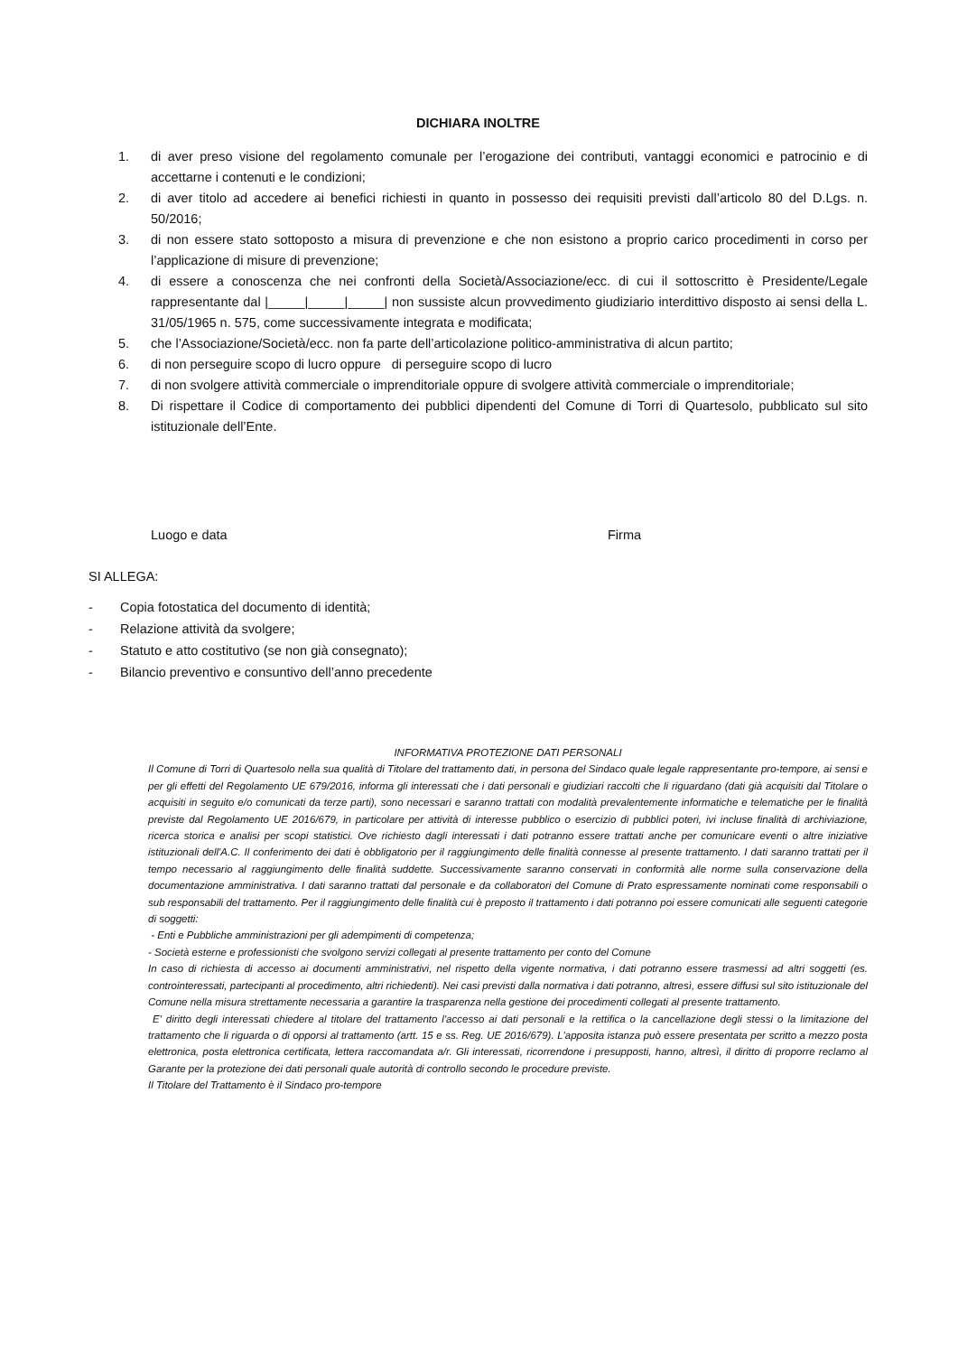DICHIARA INOLTRE
1. di aver preso visione del regolamento comunale per l’erogazione dei contributi, vantaggi economici e patrocinio e di accettarne i contenuti e le condizioni;
2. di aver titolo ad accedere ai benefici richiesti in quanto in possesso dei requisiti previsti dall’articolo 80 del D.Lgs. n. 50/2016;
3. di non essere stato sottoposto a misura di prevenzione e che non esistono a proprio carico procedimenti in corso per l’applicazione di misure di prevenzione;
4. di essere a conoscenza che nei confronti della Società/Associazione/ecc. di cui il sottoscritto è Presidente/Legale rappresentante dal |_____|_____|_____| non sussiste alcun provvedimento giudiziario interdittivo disposto ai sensi della L. 31/05/1965 n. 575, come successivamente integrata e modificata;
5. che l’Associazione/Società/ecc. non fa parte dell’articolazione politico-amministrativa di alcun partito;
6. di non perseguire scopo di lucro oppure di perseguire scopo di lucro
7. di non svolgere attività commerciale o imprenditoriale oppure di svolgere attività commerciale o imprenditoriale;
8. Di rispettare il Codice di comportamento dei pubblici dipendenti del Comune di Torri di Quartesolo, pubblicato sul sito istituzionale dell’Ente.
Luogo e data Firma
SI ALLEGA:
- Copia fotostatica del documento di identità;
- Relazione attività da svolgere;
- Statuto e atto costitutivo (se non già consegnato);
- Bilancio preventivo e consuntivo dell’anno precedente
INFORMATIVA PROTEZIONE DATI PERSONALI
Il Comune di Torri di Quartesolo nella sua qualità di Titolare del trattamento dati, in persona del Sindaco quale legale rappresentante pro-tempore, ai sensi e per gli effetti del Regolamento UE 679/2016, informa gli interessati che i dati personali e giudiziari raccolti che li riguardano (dati già acquisiti dal Titolare o acquisiti in seguito e/o comunicati da terze parti), sono necessari e saranno trattati con modalità prevalentemente informatiche e telematiche per le finalità previste dal Regolamento UE 2016/679, in particolare per attività di interesse pubblico o esercizio di pubblici poteri, ivi incluse finalità di archiviazione, ricerca storica e analisi per scopi statistici. Ove richiesto dagli interessati i dati potranno essere trattati anche per comunicare eventi o altre iniziative istituzionali dell'A.C. Il conferimento dei dati è obbligatorio per il raggiungimento delle finalità connesse al presente trattamento. I dati saranno trattati per il tempo necessario al raggiungimento delle finalità suddette. Successivamente saranno conservati in conformità alle norme sulla conservazione della documentazione amministrativa. I dati saranno trattati dal personale e da collaboratori del Comune di Prato espressamente nominati come responsabili o sub responsabili del trattamento. Per il raggiungimento delle finalità cui è preposto il trattamento i dati potranno poi essere comunicati alle seguenti categorie di soggetti:
- Enti e Pubbliche amministrazioni per gli adempimenti di competenza;
- Società esterne e professionisti che svolgono servizi collegati al presente trattamento per conto del Comune
In caso di richiesta di accesso ai documenti amministrativi, nel rispetto della vigente normativa, i dati potranno essere trasmessi ad altri soggetti (es. controinteressati, partecipanti al procedimento, altri richiedenti). Nei casi previsti dalla normativa i dati potranno, altresì, essere diffusi sul sito istituzionale del Comune nella misura strettamente necessaria a garantire la trasparenza nella gestione dei procedimenti collegati al presente trattamento.
E' diritto degli interessati chiedere al titolare del trattamento l'accesso ai dati personali e la rettifica o la cancellazione degli stessi o la limitazione del trattamento che li riguarda o di opporsi al trattamento (artt. 15 e ss. Reg. UE 2016/679). L'apposita istanza può essere presentata per scritto a mezzo posta elettronica, posta elettronica certificata, lettera raccomandata a/r. Gli interessati, ricorrendone i presupposti, hanno, altresì, il diritto di proporre reclamo al Garante per la protezione dei dati personali quale autorità di controllo secondo le procedure previste.
Il Titolare del Trattamento è il Sindaco pro-tempore